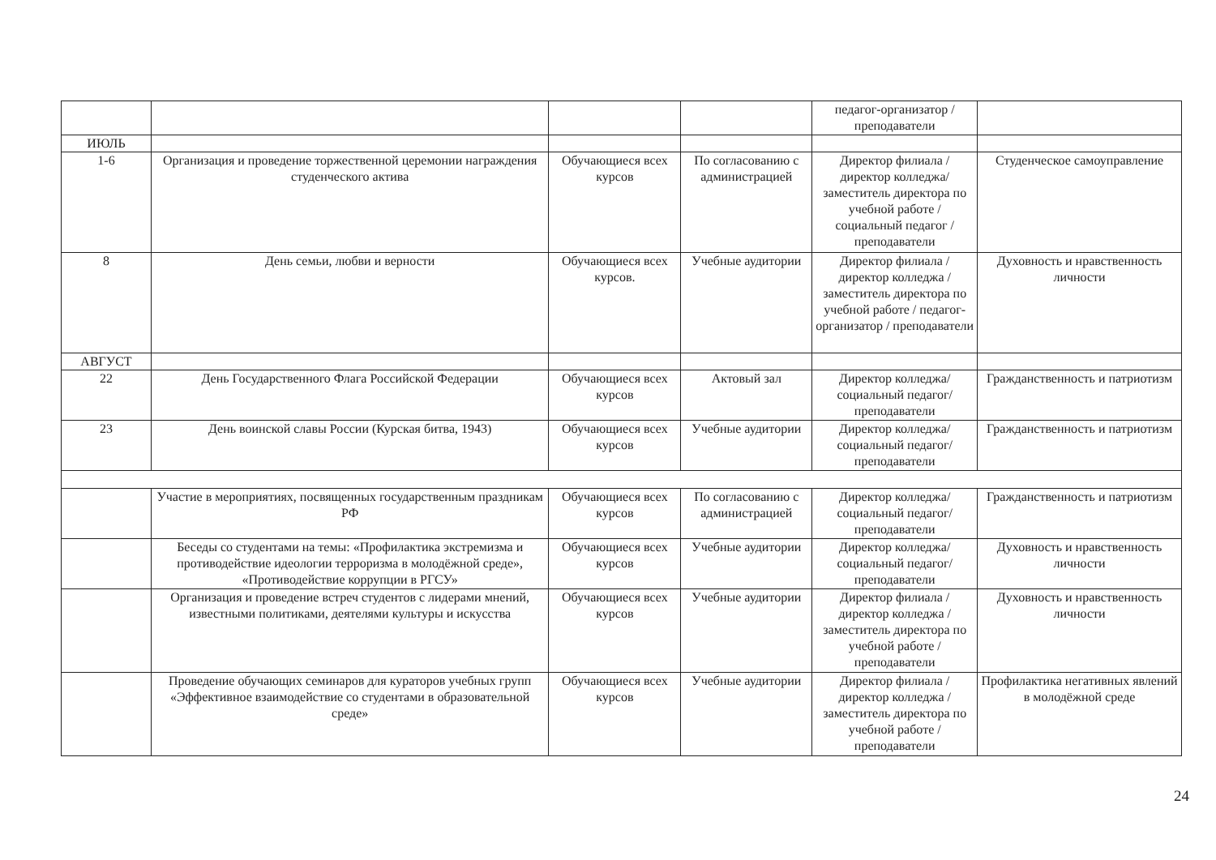| | | | | педагог-организатор / преподаватели | |
| ИЮЛЬ | | | | | |
| 1-6 | Организация и проведение торжественной церемонии награждения студенческого актива | Обучающиеся всех курсов | По согласованию с администрацией | Директор филиала / директор колледжа/ заместитель директора по учебной работе / социальный педагог / преподаватели | Студенческое самоуправление |
| 8 | День семьи, любви и верности | Обучающиеся всех курсов. | Учебные аудитории | Директор филиала / директор колледжа / заместитель директора по учебной работе / педагог-организатор / преподаватели | Духовность и нравственность личности |
| АВГУСТ | | | | | |
| 22 | День Государственного Флага Российской Федерации | Обучающиеся всех курсов | Актовый зал | Директор колледжа/ социальный педагог/ преподаватели | Гражданственность и патриотизм |
| 23 | День воинской славы России (Курская битва, 1943) | Обучающиеся всех курсов | Учебные аудитории | Директор колледжа/ социальный педагог/ преподаватели | Гражданственность и патриотизм |
| | Участие в мероприятиях, посвященных государственным праздникам РФ | Обучающиеся всех курсов | По согласованию с администрацией | Директор колледжа/ социальный педагог/ преподаватели | Гражданственность и патриотизм |
| | Беседы со студентами на темы: «Профилактика экстремизма и противодействие идеологии терроризма в молодёжной среде», «Противодействие коррупции в РГСУ» | Обучающиеся всех курсов | Учебные аудитории | Директор колледжа/ социальный педагог/ преподаватели | Духовность и нравственность личности |
| | Организация и проведение встреч студентов с лидерами мнений, известными политиками, деятелями культуры и искусства | Обучающиеся всех курсов | Учебные аудитории | Директор филиала / директор колледжа / заместитель директора по учебной работе / преподаватели | Духовность и нравственность личности |
| | Проведение обучающих семинаров для кураторов учебных групп «Эффективное взаимодействие со студентами в образовательной среде» | Обучающиеся всех курсов | Учебные аудитории | Директор филиала / директор колледжа / заместитель директора по учебной работе / преподаватели | Профилактика негативных явлений в молодёжной среде |
24